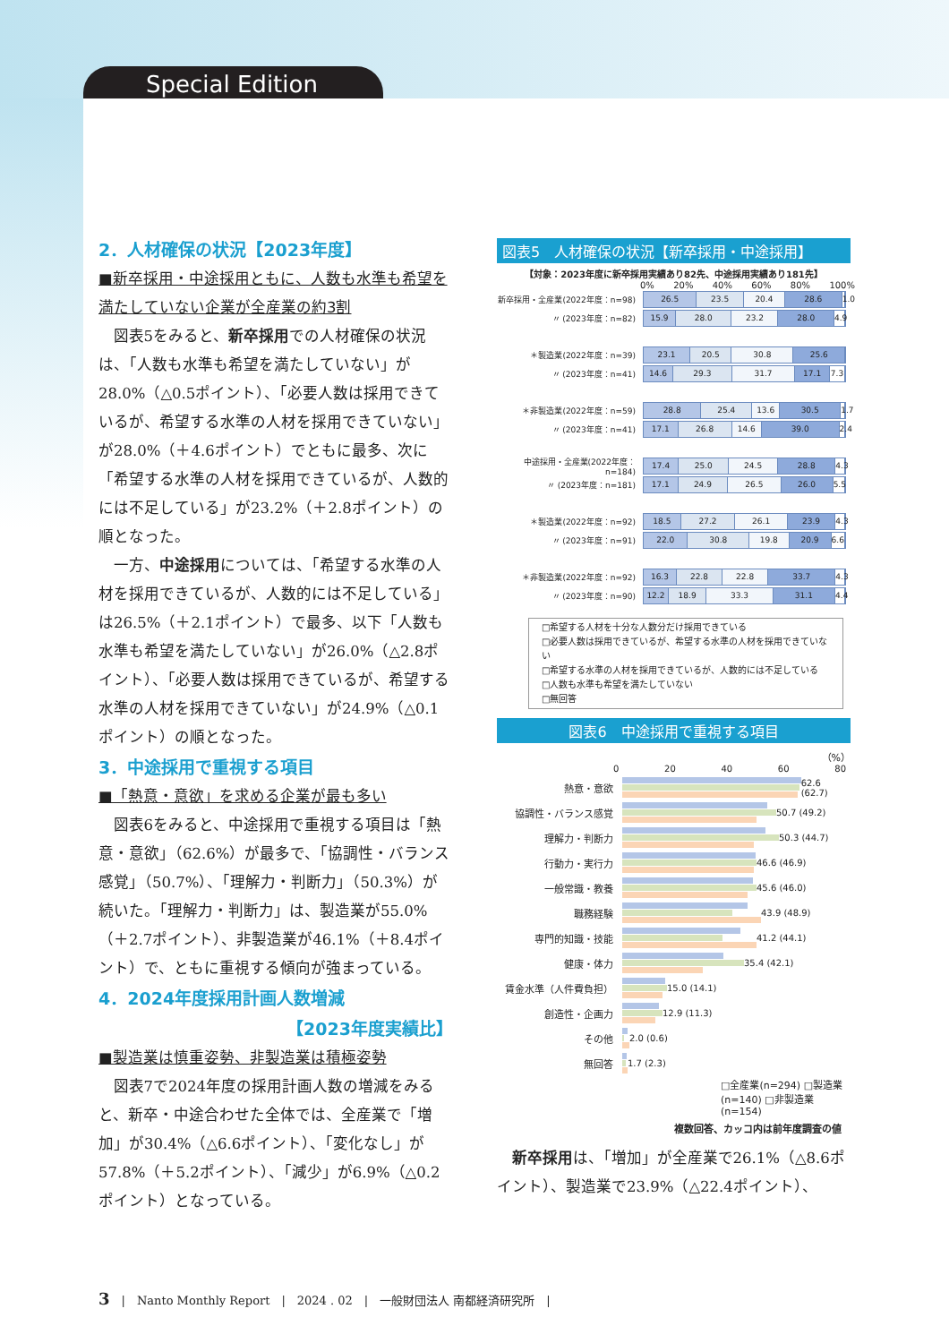Special Edition
2．人材確保の状況【2023年度】
■新卒採用・中途採用ともに、人数も水準も希望を満たしていない企業が全産業の約3割
図表5をみると、新卒採用での人材確保の状況は、「人数も水準も希望を満たしていない」が28.0%（△0.5ポイント）、「必要人数は採用できているが、希望する水準の人材を採用できていない」が28.0%（＋4.6ポイント）でともに最多、次に「希望する水準の人材を採用できているが、人数的には不足している」が23.2%（＋2.8ポイント）の順となった。
一方、中途採用については、「希望する水準の人材を採用できているが、人数的には不足している」は26.5%（＋2.1ポイント）で最多、以下「人数も水準も希望を満たしていない」が26.0%（△2.8ポイント）、「必要人数は採用できているが、希望する水準の人材を採用できていない」が24.9%（△0.1ポイント）の順となった。
3．中途採用で重視する項目
■「熱意・意欲」を求める企業が最も多い
図表6をみると、中途採用で重視する項目は「熱意・意欲」（62.6%）が最多で、「協調性・バランス感覚」（50.7%）、「理解力・判断力」（50.3%）が続いた。「理解力・判断力」は、製造業が55.0%（＋2.7ポイント）、非製造業が46.1%（＋8.4ポイント）で、ともに重視する傾向が強まっている。
4．2024年度採用計画人数増減
【2023年度実績比】
■製造業は慎重姿勢、非製造業は積極姿勢
図表7で2024年度の採用計画人数の増減をみると、新卒・中途合わせた全体では、全産業で「増加」が30.4%（△6.6ポイント）、「変化なし」が57.8%（＋5.2ポイント）、「減少」が6.9%（△0.2ポイント）となっている。
図表5　人材確保の状況【新卒採用・中途採用】
【対象：2023年度に新卒採用実績あり82先、中途採用実績あり181先】
0% 20% 40% 60% 80% 100%
新卒採用・全産業(2022年度：n=98)
26.5 23.5 20.4 28.6 1.0
〃 (2023年度：n=82)
15.9 28.0 23.2 28.0 4.9
＊製造業(2022年度：n=39)
23.1 20.5 30.8 25.6
〃 (2023年度：n=41)
14.6 29.3 31.7 17.1 7.3
＊非製造業(2022年度：n=59)
28.8 25.4 13.6 30.5 1.7
〃 (2023年度：n=41)
17.1 26.8 14.6 39.0 2.4
中途採用・全産業(2022年度：n=184)
17.4 25.0 24.5 28.8 4.3
〃 (2023年度：n=181)
17.1 24.9 26.5 26.0 5.5
＊製造業(2022年度：n=92)
18.5 27.2 26.1 23.9 4.3
〃 (2023年度：n=91)
22.0 30.8 19.8 20.9 6.6
＊非製造業(2022年度：n=92)
16.3 22.8 22.8 33.7 4.3
〃 (2023年度：n=90)
12.2 18.9 33.3 31.1 4.4
□希望する人材を十分な人数分だけ採用できている
□必要人数は採用できているが、希望する水準の人材を採用できていない
□希望する水準の人材を採用できているが、人数的には不足している
□人数も水準も希望を満たしていない
□無回答
図表6　中途採用で重視する項目
（%）
0 20 40 60 80
熱意・意欲 62.6 (62.7)
協調性・バランス感覚 50.7 (49.2)
理解力・判断力 50.3 (44.7)
行動力・実行力 46.6 (46.9)
一般常識・教養 45.6 (46.0)
職務経験 43.9 (48.9)
専門的知識・技能 41.2 (44.1)
健康・体力 35.4 (42.1)
賃金水準（人件費負担） 15.0 (14.1)
創造性・企画力 12.9 (11.3)
その他 2.0 (0.6)
無回答 1.7 (2.3)
□全産業(n=294) □製造業(n=140) □非製造業(n=154)
複数回答、カッコ内は前年度調査の値
新卒採用は、「増加」が全産業で26.1%（△8.6ポイント）、製造業で23.9%（△22.4ポイント）、
3　|　Nanto Monthly Report　|　2024 . 02　|　一般財団法人 南都経済研究所　|